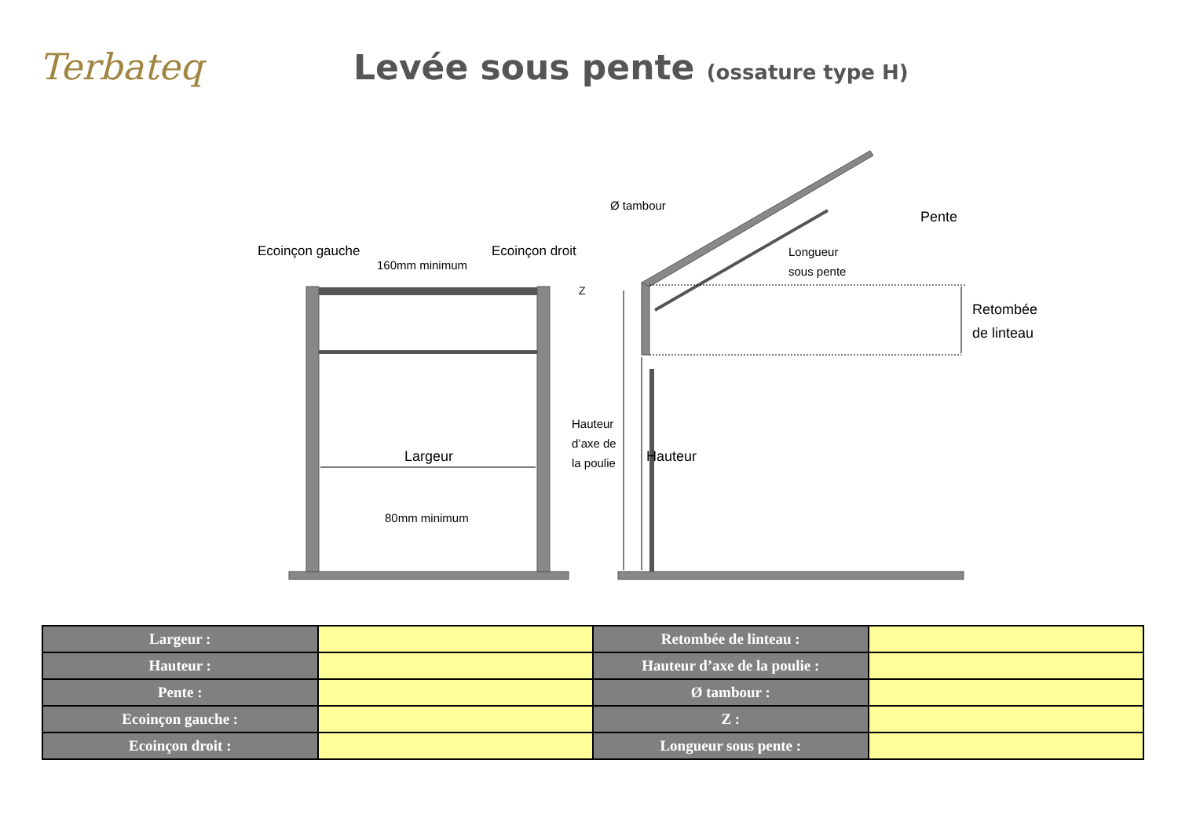Terbateq
Levée sous pente (ossature type H)
Ecoinçon gauche
Ecoinçon droit
160mm minimum
Largeur
80mm minimum
Ø tambour
Pente
Longueur
sous pente
Z
Retombée
de linteau
Hauteur
d’axe de
la poulie
Hauteur
| Largeur : | | Retombée de linteau : | |
| Hauteur : | | Hauteur d’axe de la poulie : | |
| Pente : | | Ø tambour : | |
| Ecoinçon gauche : | | Z : | |
| Ecoinçon droit : | | Longueur sous pente : | |